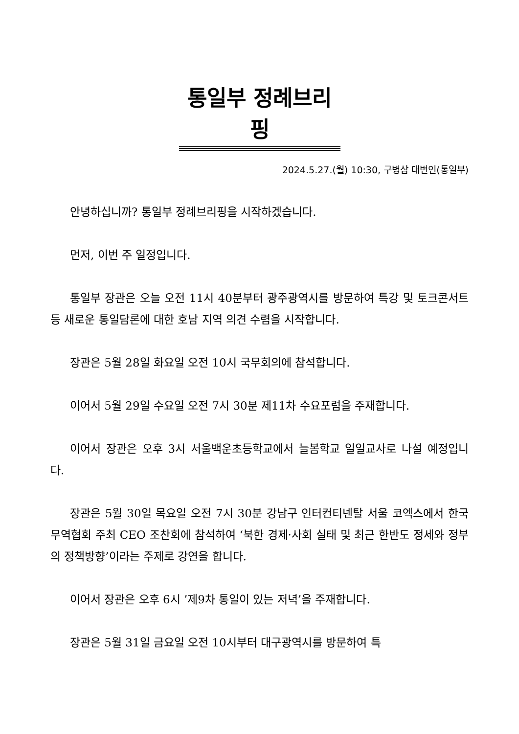통일부 정례브리핑
2024.5.27.(월) 10:30, 구병삼 대변인(통일부)
안녕하십니까? 통일부 정례브리핑을 시작하겠습니다.
먼저, 이번 주 일정입니다.
통일부 장관은 오늘 오전 11시 40분부터 광주광역시를 방문하여 특강 및 토크콘서트 등 새로운 통일담론에 대한 호남 지역 의견 수렴을 시작합니다.
장관은 5월 28일 화요일 오전 10시 국무회의에 참석합니다.
이어서 5월 29일 수요일 오전 7시 30분 제11차 수요포럼을 주재합니다.
이어서 장관은 오후 3시 서울백운초등학교에서 늘봄학교 일일교사로 나설 예정입니다.
장관은 5월 30일 목요일 오전 7시 30분 강남구 인터컨티넨탈 서울 코엑스에서 한국무역협회 주최 CEO 조찬회에 참석하여 ‘북한 경제·사회 실태 및 최근 한반도 정세와 정부의 정책방향’이라는 주제로 강연을 합니다.
이어서 장관은 오후 6시 ’제9차 통일이 있는 저녁’을 주재합니다.
장관은 5월 31일 금요일 오전 10시부터 대구광역시를 방문하여 특